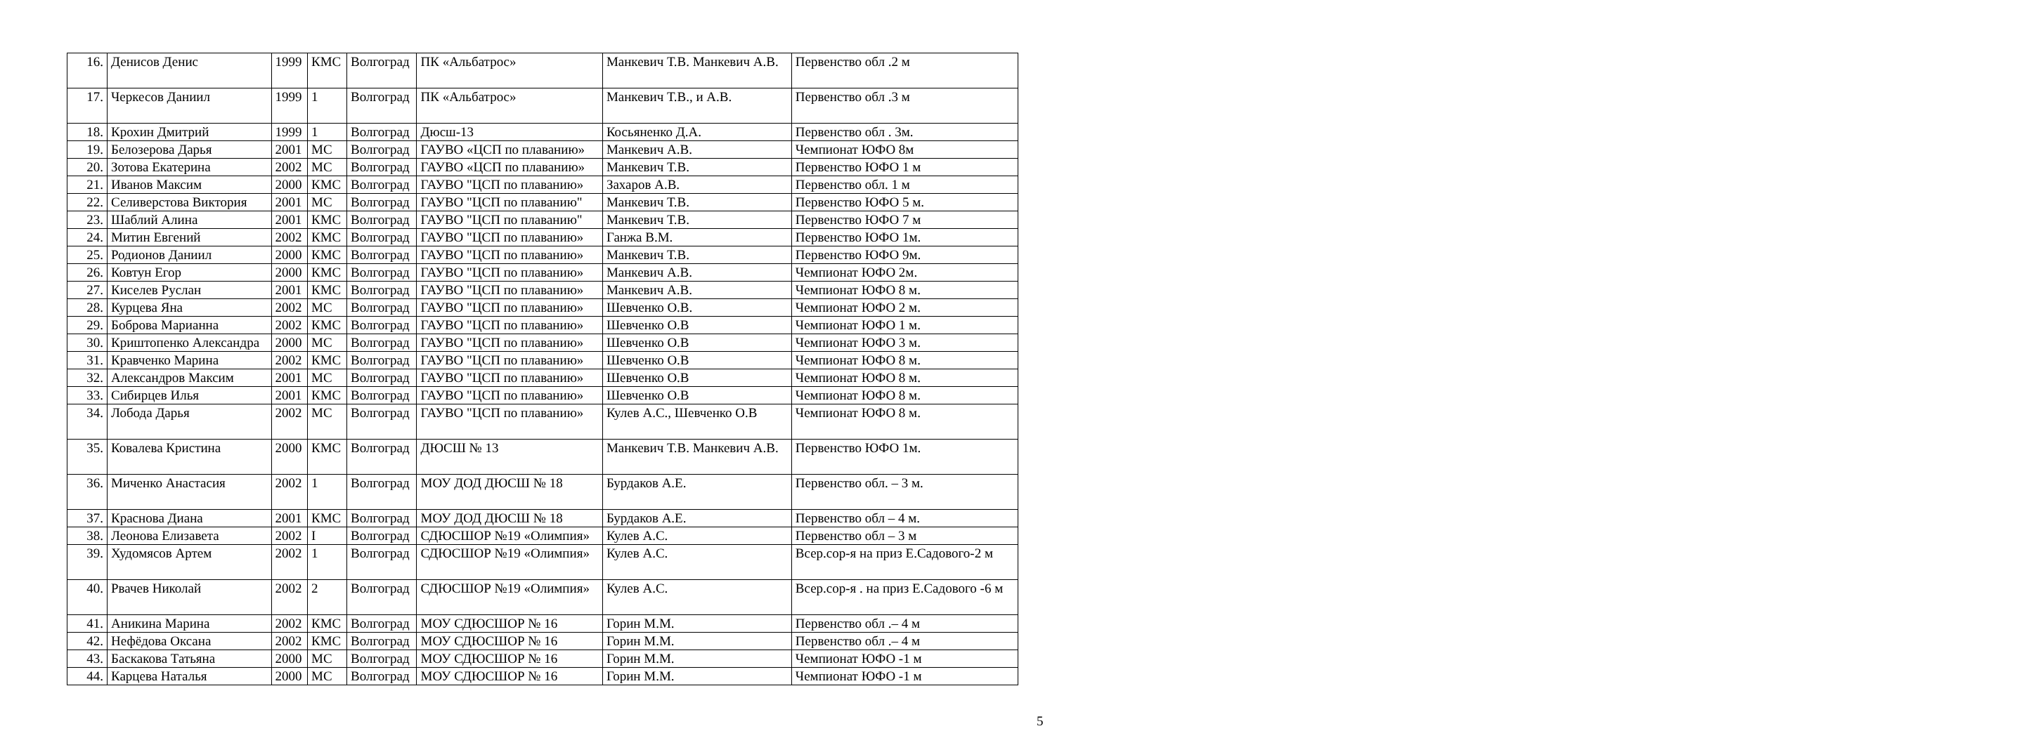| 16. | Денисов Денис | 1999 | КМС | Волгоград | ПК «Альбатрос» | Манкевич Т.В. Манкевич А.В. | Первенство обл .2 м |
| 17. | Черкесов Даниил | 1999 | 1 | Волгоград | ПК «Альбатрос» | Манкевич Т.В., и А.В. | Первенство обл .3 м |
| 18. | Крохин Дмитрий | 1999 | 1 | Волгоград | Дюсш-13 | Косьяненко Д.А. | Первенство обл . 3м. |
| 19. | Белозерова Дарья | 2001 | МС | Волгоград | ГАУВО «ЦСП по плаванию» | Манкевич А.В. | Чемпионат ЮФО 8м |
| 20. | Зотова Екатерина | 2002 | МС | Волгоград | ГАУВО «ЦСП по плаванию» | Манкевич Т.В. | Первенство ЮФО 1 м |
| 21. | Иванов Максим | 2000 | КМС | Волгоград | ГАУВО "ЦСП по плаванию» | Захаров А.В. | Первенство обл. 1 м |
| 22. | Селиверстова Виктория | 2001 | МС | Волгоград | ГАУВО "ЦСП по плаванию" | Манкевич Т.В. | Первенство ЮФО 5 м. |
| 23. | Шаблий Алина | 2001 | КМС | Волгоград | ГАУВО "ЦСП по плаванию" | Манкевич Т.В. | Первенство ЮФО 7 м |
| 24. | Митин Евгений | 2002 | КМС | Волгоград | ГАУВО "ЦСП по плаванию» | Ганжа В.М. | Первенство ЮФО 1м. |
| 25. | Родионов Даниил | 2000 | КМС | Волгоград | ГАУВО "ЦСП по плаванию» | Манкевич Т.В. | Первенство ЮФО 9м. |
| 26. | Ковтун Егор | 2000 | КМС | Волгоград | ГАУВО "ЦСП по плаванию» | Манкевич А.В. | Чемпионат ЮФО 2м. |
| 27. | Киселев Руслан | 2001 | КМС | Волгоград | ГАУВО "ЦСП по плаванию» | Манкевич А.В. | Чемпионат ЮФО 8 м. |
| 28. | Курцева Яна | 2002 | МС | Волгоград | ГАУВО "ЦСП по плаванию» | Шевченко О.В. | Чемпионат ЮФО 2 м. |
| 29. | Боброва Марианна | 2002 | КМС | Волгоград | ГАУВО "ЦСП по плаванию» | Шевченко О.В | Чемпионат ЮФО 1 м. |
| 30. | Криштопенко Александра | 2000 | МС | Волгоград | ГАУВО "ЦСП по плаванию» | Шевченко О.В | Чемпионат ЮФО 3 м. |
| 31. | Кравченко Марина | 2002 | КМС | Волгоград | ГАУВО "ЦСП по плаванию» | Шевченко О.В | Чемпионат ЮФО 8 м. |
| 32. | Александров Максим | 2001 | МС | Волгоград | ГАУВО "ЦСП по плаванию» | Шевченко О.В | Чемпионат ЮФО 8 м. |
| 33. | Сибирцев Илья | 2001 | КМС | Волгоград | ГАУВО "ЦСП по плаванию» | Шевченко О.В | Чемпионат ЮФО 8 м. |
| 34. | Лобода Дарья | 2002 | МС | Волгоград | ГАУВО "ЦСП по плаванию» | Кулев А.С., Шевченко О.В | Чемпионат ЮФО 8 м. |
| 35. | Ковалева Кристина | 2000 | КМС | Волгоград | ДЮСШ № 13 | Манкевич Т.В. Манкевич А.В. | Первенство ЮФО 1м. |
| 36. | Миченко Анастасия | 2002 | 1 | Волгоград | МОУ ДОД ДЮСШ № 18 | Бурдаков А.Е. | Первенство обл. – 3 м. |
| 37. | Краснова Диана | 2001 | КМС | Волгоград | МОУ ДОД ДЮСШ № 18 | Бурдаков А.Е. | Первенство обл – 4 м. |
| 38. | Леонова Елизавета | 2002 | I | Волгоград | СДЮСШОР №19 «Олимпия» | Кулев А.С. | Первенство обл – 3 м |
| 39. | Худомясов Артем | 2002 | 1 | Волгоград | СДЮСШОР №19 «Олимпия» | Кулев А.С. | Всер.сор-я на приз Е.Садового-2 м |
| 40. | Рвачев Николай | 2002 | 2 | Волгоград | СДЮСШОР №19 «Олимпия» | Кулев А.С. | Всер.сор-я . на приз Е.Садового -6 м |
| 41. | Аникина Марина | 2002 | КМС | Волгоград | МОУ СДЮСШОР № 16 | Горин М.М. | Первенство обл .– 4 м |
| 42. | Нефёдова Оксана | 2002 | КМС | Волгоград | МОУ СДЮСШОР № 16 | Горин М.М. | Первенство обл .– 4 м |
| 43. | Баскакова Татьяна | 2000 | МС | Волгоград | МОУ СДЮСШОР № 16 | Горин М.М. | Чемпионат ЮФО -1 м |
| 44. | Карцева Наталья | 2000 | МС | Волгоград | МОУ СДЮСШОР № 16 | Горин М.М. | Чемпионат ЮФО -1 м |
5